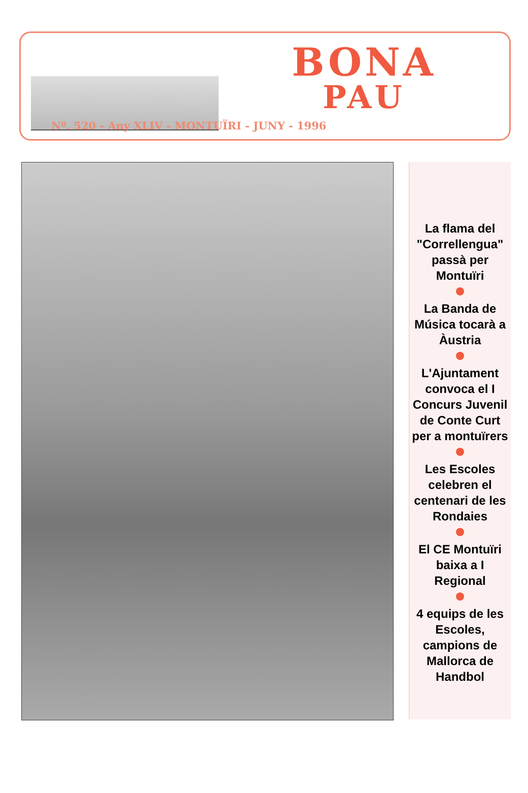BONA
PAU
Nº. 520 - Any XLIV - MONTUÏRI - JUNY - 1996
La flama del "Correllengua" passà per Montuïri
La Banda de Música tocarà a Àustria
L'Ajuntament convoca el I Concurs Juvenil de Conte Curt per a montuïrers
Les Escoles celebren el centenari de les Rondaies
El CE Montuïri baixa a I Regional
4 equips de les Escoles, campions de Mallorca de Handbol